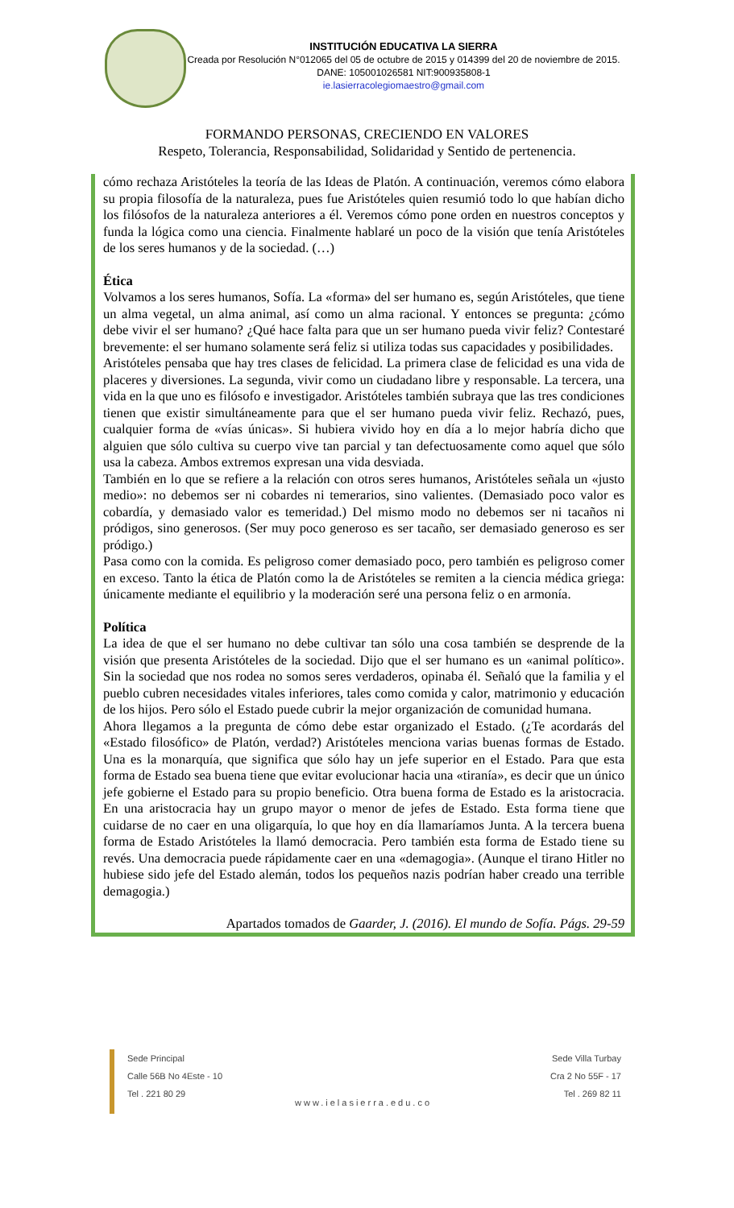INSTITUCIÓN EDUCATIVA LA SIERRA
Creada por Resolución N°012065 del 05 de octubre de 2015 y 014399 del 20 de noviembre de 2015.
DANE: 105001026581 NIT:900935808-1
ie.lasierracolegiomaestro@gmail.com
FORMANDO PERSONAS, CRECIENDO EN VALORES
Respeto, Tolerancia, Responsabilidad, Solidaridad y Sentido de pertenencia.
cómo rechaza Aristóteles la teoría de las Ideas de Platón. A continuación, veremos cómo elabora su propia filosofía de la naturaleza, pues fue Aristóteles quien resumió todo lo que habían dicho los filósofos de la naturaleza anteriores a él. Veremos cómo pone orden en nuestros conceptos y funda la lógica como una ciencia. Finalmente hablaré un poco de la visión que tenía Aristóteles de los seres humanos y de la sociedad. (…)
Ética
Volvamos a los seres humanos, Sofía. La «forma» del ser humano es, según Aristóteles, que tiene un alma vegetal, un alma animal, así como un alma racional. Y entonces se pregunta: ¿cómo debe vivir el ser humano? ¿Qué hace falta para que un ser humano pueda vivir feliz? Contestaré brevemente: el ser humano solamente será feliz si utiliza todas sus capacidades y posibilidades.
Aristóteles pensaba que hay tres clases de felicidad. La primera clase de felicidad es una vida de placeres y diversiones. La segunda, vivir como un ciudadano libre y responsable. La tercera, una vida en la que uno es filósofo e investigador. Aristóteles también subraya que las tres condiciones tienen que existir simultáneamente para que el ser humano pueda vivir feliz. Rechazó, pues, cualquier forma de «vías únicas». Si hubiera vivido hoy en día a lo mejor habría dicho que alguien que sólo cultiva su cuerpo vive tan parcial y tan defectuosamente como aquel que sólo usa la cabeza. Ambos extremos expresan una vida desviada.
También en lo que se refiere a la relación con otros seres humanos, Aristóteles señala un «justo medio»: no debemos ser ni cobardes ni temerarios, sino valientes. (Demasiado poco valor es cobardía, y demasiado valor es temeridad.) Del mismo modo no debemos ser ni tacaños ni pródigos, sino generosos. (Ser muy poco generoso es ser tacaño, ser demasiado generoso es ser pródigo.)
Pasa como con la comida. Es peligroso comer demasiado poco, pero también es peligroso comer en exceso. Tanto la ética de Platón como la de Aristóteles se remiten a la ciencia médica griega: únicamente mediante el equilibrio y la moderación seré una persona feliz o en armonía.
Política
La idea de que el ser humano no debe cultivar tan sólo una cosa también se desprende de la visión que presenta Aristóteles de la sociedad. Dijo que el ser humano es un «animal político». Sin la sociedad que nos rodea no somos seres verdaderos, opinaba él. Señaló que la familia y el pueblo cubren necesidades vitales inferiores, tales como comida y calor, matrimonio y educación de los hijos. Pero sólo el Estado puede cubrir la mejor organización de comunidad humana.
Ahora llegamos a la pregunta de cómo debe estar organizado el Estado. (¿Te acordarás del «Estado filosófico» de Platón, verdad?) Aristóteles menciona varias buenas formas de Estado. Una es la monarquía, que significa que sólo hay un jefe superior en el Estado. Para que esta forma de Estado sea buena tiene que evitar evolucionar hacia una «tiranía», es decir que un único jefe gobierne el Estado para su propio beneficio. Otra buena forma de Estado es la aristocracia. En una aristocracia hay un grupo mayor o menor de jefes de Estado. Esta forma tiene que cuidarse de no caer en una oligarquía, lo que hoy en día llamaríamos Junta. A la tercera buena forma de Estado Aristóteles la llamó democracia. Pero también esta forma de Estado tiene su revés. Una democracia puede rápidamente caer en una «demagogia». (Aunque el tirano Hitler no hubiese sido jefe del Estado alemán, todos los pequeños nazis podrían haber creado una terrible demagogia.)
Apartados tomados de Gaarder, J. (2016). El mundo de Sofía. Págs. 29-59
Sede Principal
Calle 56B No 4Este - 10
Tel . 221 80 29
www.ielasierra.edu.co
Sede Villa Turbay
Cra 2 No 55F - 17
Tel . 269 82 11